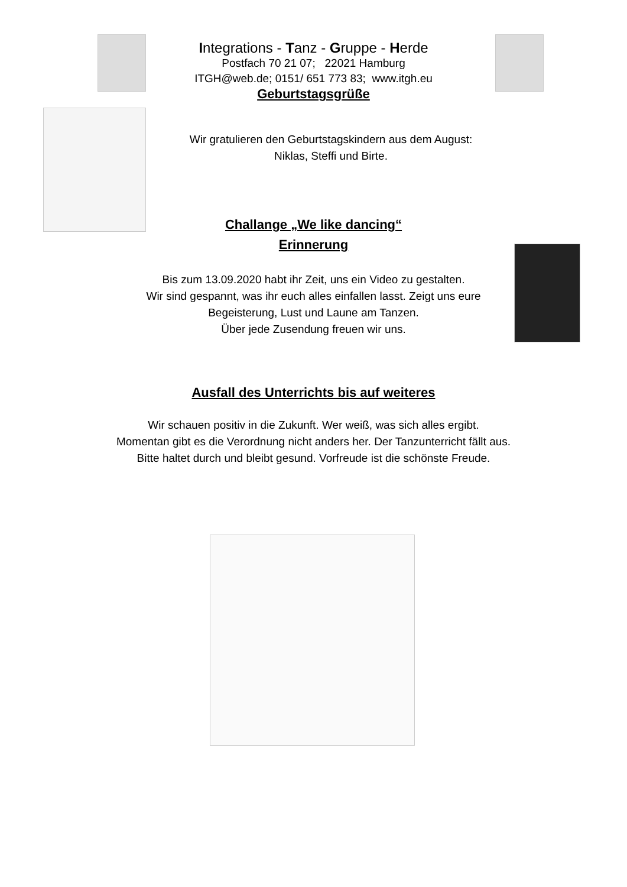Integrations - Tanz - Gruppe - Herde
Postfach 70 21 07; 22021 Hamburg
ITGH@web.de; 0151/ 651 773 83; www.itgh.eu
Geburtstagsgrüße
Wir gratulieren den Geburtstagskindern aus dem August:
Niklas, Steffi und Birte.
Challange „We like dancing“
Erinnerung
Bis zum 13.09.2020 habt ihr Zeit, uns ein Video zu gestalten.
Wir sind gespannt, was ihr euch alles einfallen lasst. Zeigt uns eure
Begeisterung, Lust und Laune am Tanzen.
Über jede Zusendung freuen wir uns.
Ausfall des Unterrichts bis auf weiteres
Wir schauen positiv in die Zukunft. Wer weiß, was sich alles ergibt.
Momentan gibt es die Verordnung nicht anders her. Der Tanzunterricht fällt aus.
Bitte haltet durch und bleibt gesund. Vorfreude ist die schönste Freude.